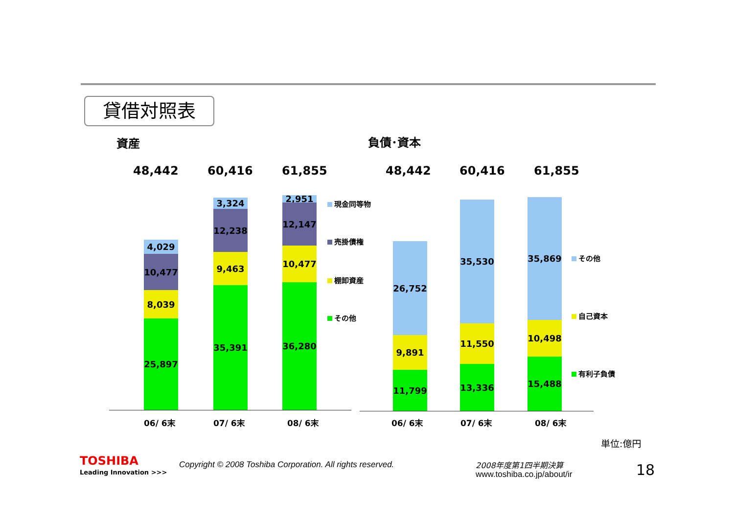貸借対照表
資産 負債･資本
48,442 60,416 61,855 48,442 60,416 61,855
4,029
10,477
8,039
25,897
3,324
12,238
9,463
35,391
2,951
12,147
10,477
36,280
現金同等物
売掛債権
棚卸資産
その他
26,752
9,891
11,799
35,530
11,550
13,336
35,869
10,498
15,488
その他
自己資本
有利子負債
06/ 6末 07/ 6末 08/ 6末 06/ 6末 07/ 6末 08/ 6末
単位:億円
TOSHIBA
Leading Innovation >>>
Copyright © 2008 Toshiba Corporation. All rights reserved.
2008年度第1四半期決算
www.toshiba.co.jp/about/ir 18